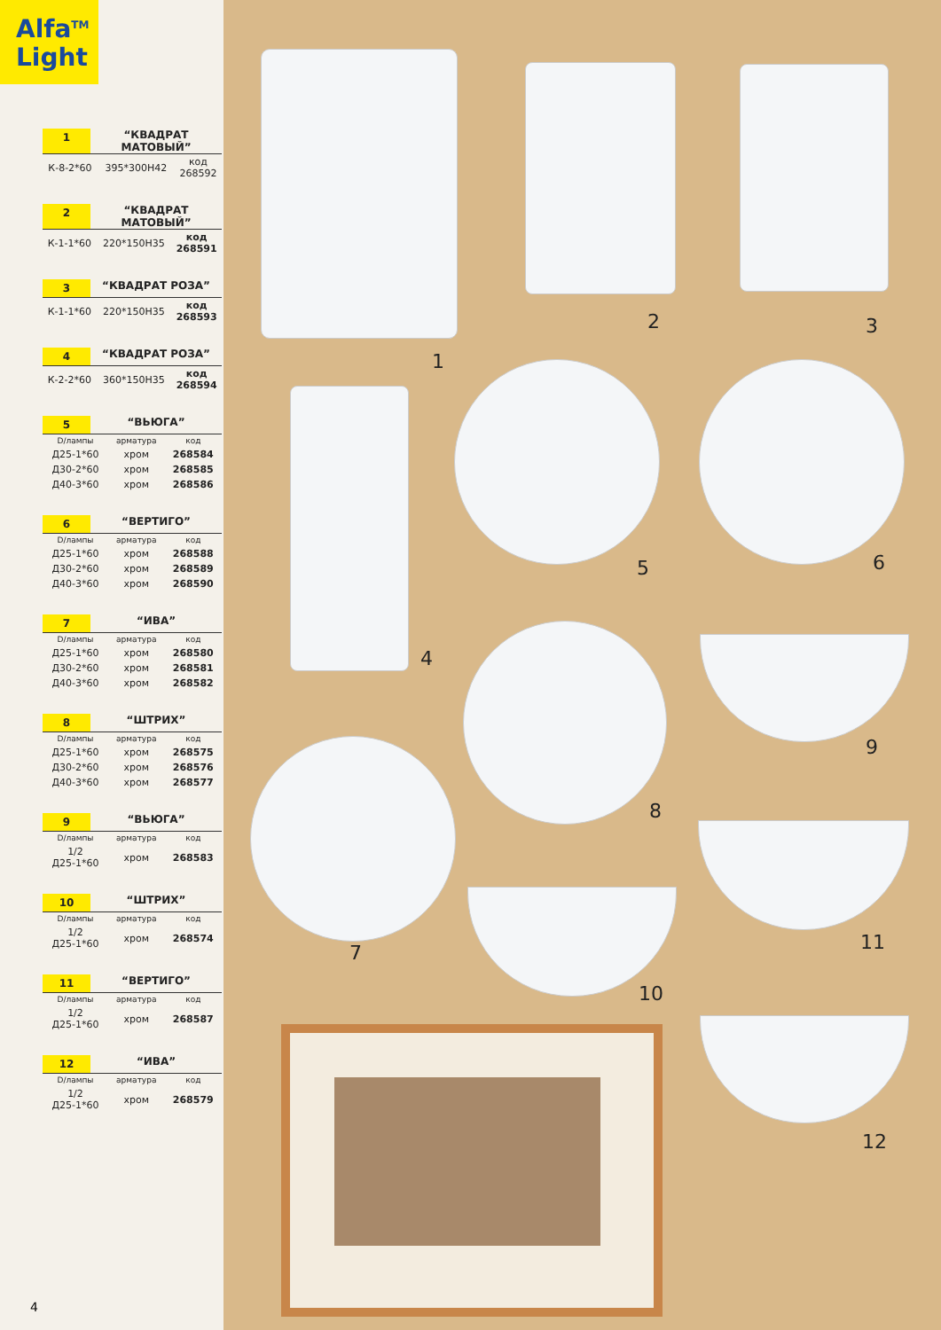Alfa<sup>TM</sup>
Light
1 “КВАДРАТ МАТОВЫЙ”
| К-8-2*60 | 395*300Н42 | код 268592 |
2 “КВАДРАТ МАТОВЫЙ”
| К-1-1*60 | 220*150Н35 | код 268591 |
3 “КВАДРАТ РОЗА”
| К-1-1*60 | 220*150Н35 | код 268593 |
4 “КВАДРАТ РОЗА”
| К-2-2*60 | 360*150Н35 | код 268594 |
5 “ВЬЮГА”
| D/лампы | арматура | код |
| --- | --- | --- |
| Д25-1*60 | хром | 268584 |
| Д30-2*60 | хром | 268585 |
| Д40-3*60 | хром | 268586 |
6 “ВЕРТИГО”
| D/лампы | арматура | код |
| --- | --- | --- |
| Д25-1*60 | хром | 268588 |
| Д30-2*60 | хром | 268589 |
| Д40-3*60 | хром | 268590 |
7 “ИВА”
| D/лампы | арматура | код |
| --- | --- | --- |
| Д25-1*60 | хром | 268580 |
| Д30-2*60 | хром | 268581 |
| Д40-3*60 | хром | 268582 |
8 “ШТРИХ”
| D/лампы | арматура | код |
| --- | --- | --- |
| Д25-1*60 | хром | 268575 |
| Д30-2*60 | хром | 268576 |
| Д40-3*60 | хром | 268577 |
9 “ВЬЮГА”
| D/лампы | арматура | код |
| --- | --- | --- |
| 1/2 Д25-1*60 | хром | 268583 |
10 “ШТРИХ”
| D/лампы | арматура | код |
| --- | --- | --- |
| 1/2 Д25-1*60 | хром | 268574 |
11 “ВЕРТИГО”
| D/лампы | арматура | код |
| --- | --- | --- |
| 1/2 Д25-1*60 | хром | 268587 |
12 “ИВА”
| D/лампы | арматура | код |
| --- | --- | --- |
| 1/2 Д25-1*60 | хром | 268579 |
4
1
2 3
4
5 6
8
9
7 11
10
12